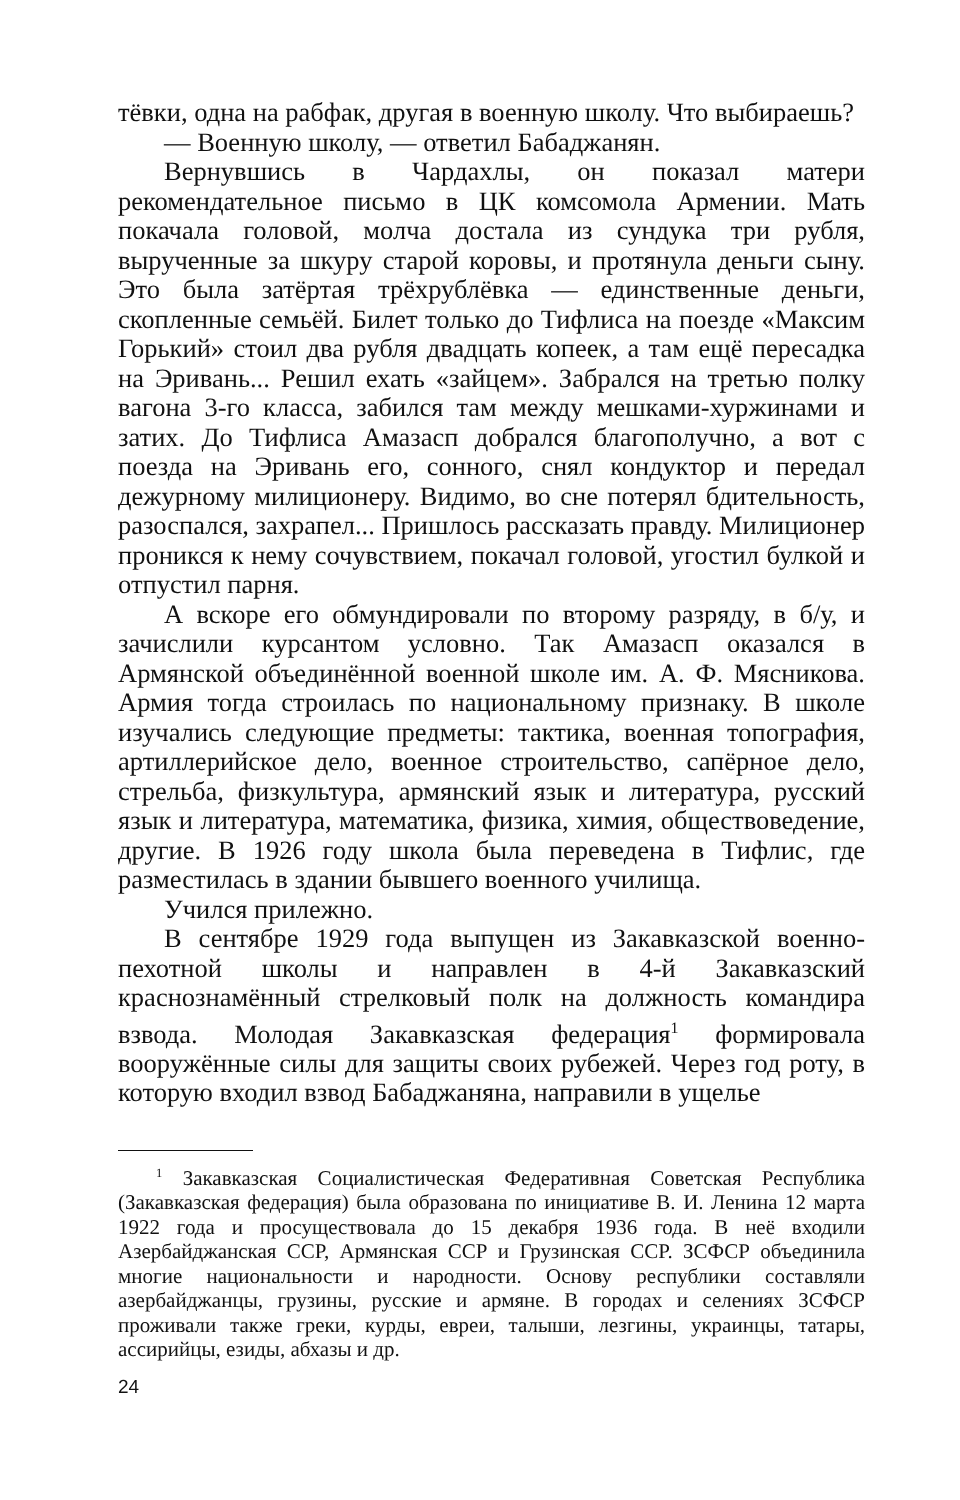тёвки, одна на рабфак, другая в военную школу. Что выбираешь?
— Военную школу, — ответил Бабаджанян.
Вернувшись в Чардахлы, он показал матери рекомендательное письмо в ЦК комсомола Армении. Мать покачала головой, молча достала из сундука три рубля, вырученные за шкуру старой коровы, и протянула деньги сыну. Это была затёртая трёхрублёвка — единственные деньги, скопленные семьёй. Билет только до Тифлиса на поезде «Максим Горький» стоил два рубля двадцать копеек, а там ещё пересадка на Эривань... Решил ехать «зайцем». Забрался на третью полку вагона 3-го класса, забился там между мешками-хуржинами и затих. До Тифлиса Амазасп добрался благополучно, а вот с поезда на Эривань его, сонного, снял кондуктор и передал дежурному милиционеру. Видимо, во сне потерял бдительность, разоспался, захрапел... Пришлось рассказать правду. Милиционер проникся к нему сочувствием, покачал головой, угостил булкой и отпустил парня.
А вскоре его обмундировали по второму разряду, в б/у, и зачислили курсантом условно. Так Амазасп оказался в Армянской объединённой военной школе им. А. Ф. Мясникова. Армия тогда строилась по национальному признаку. В школе изучались следующие предметы: тактика, военная топография, артиллерийское дело, военное строительство, сапёрное дело, стрельба, физкультура, армянский язык и литература, русский язык и литература, математика, физика, химия, обществоведение, другие. В 1926 году школа была переведена в Тифлис, где разместилась в здании бывшего военного училища.
Учился прилежно.
В сентябре 1929 года выпущен из Закавказской военно-пехотной школы и направлен в 4-й Закавказский краснознамённый стрелковый полк на должность командира взвода. Молодая Закавказская федерация<sup>1</sup> формировала вооружённые силы для защиты своих рубежей. Через год роту, в которую входил взвод Бабаджаняна, направили в ущелье
<sup>1</sup> Закавказская Социалистическая Федеративная Советская Республика (Закавказская федерация) была образована по инициативе В. И. Ленина 12 марта 1922 года и просуществовала до 15 декабря 1936 года. В неё входили Азербайджанская ССР, Армянская ССР и Грузинская ССР. ЗСФСР объединила многие национальности и народности. Основу республики составляли азербайджанцы, грузины, русские и армяне. В городах и селениях ЗСФСР проживали также греки, курды, евреи, талыши, лезгины, украинцы, татары, ассирийцы, езиды, абхазы и др.
24